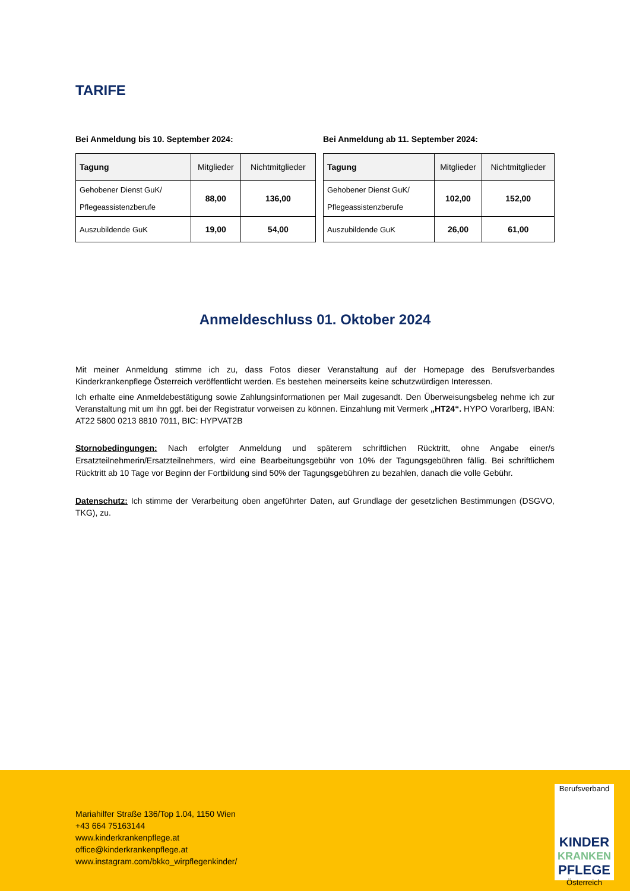TARIFE
Bei Anmeldung bis 10. September 2024:
| Tagung | Mitglieder | Nichtmitglieder |
| --- | --- | --- |
| Gehobener Dienst GuK/ Pflegeassistenzberufe | 88,00 | 136,00 |
| Auszubildende GuK | 19,00 | 54,00 |
Bei Anmeldung ab 11. September 2024:
| Tagung | Mitglieder | Nichtmitglieder |
| --- | --- | --- |
| Gehobener Dienst GuK/ Pflegeassistenzberufe | 102,00 | 152,00 |
| Auszubildende GuK | 26,00 | 61,00 |
Anmeldeschluss 01. Oktober 2024
Mit meiner Anmeldung stimme ich zu, dass Fotos dieser Veranstaltung auf der Homepage des Berufsverbandes Kinderkrankenpflege Österreich veröffentlicht werden. Es bestehen meinerseits keine schutzwürdigen Interessen.
Ich erhalte eine Anmeldebestätigung sowie Zahlungsinformationen per Mail zugesandt. Den Überweisungsbeleg nehme ich zur Veranstaltung mit um ihn ggf. bei der Registratur vorweisen zu können. Einzahlung mit Vermerk „HT24“. HYPO Vorarlberg, IBAN: AT22 5800 0213 8810 7011, BIC: HYPVAT2B
Stornobedingungen: Nach erfolgter Anmeldung und späterem schriftlichen Rücktritt, ohne Angabe einer/s Ersatzteilnehmerin/Ersatzteilnehmers, wird eine Bearbeitungsgebühr von 10% der Tagungsgebühren fällig. Bei schriftlichem Rücktritt ab 10 Tage vor Beginn der Fortbildung sind 50% der Tagungsgebühren zu bezahlen, danach die volle Gebühr.
Datenschutz: Ich stimme der Verarbeitung oben angeführter Daten, auf Grundlage der gesetzlichen Bestimmungen (DSGVO, TKG), zu.
Mariahilfer Straße 136/Top 1.04, 1150 Wien
+43 664 75163144
www.kinderkrankenpflege.at
office@kinderkrankenpflege.at
www.instagram.com/bkko_wirpflegenkinder/
Berufsverband
KINDER
KRANKEN
PFLEGE
Österreich